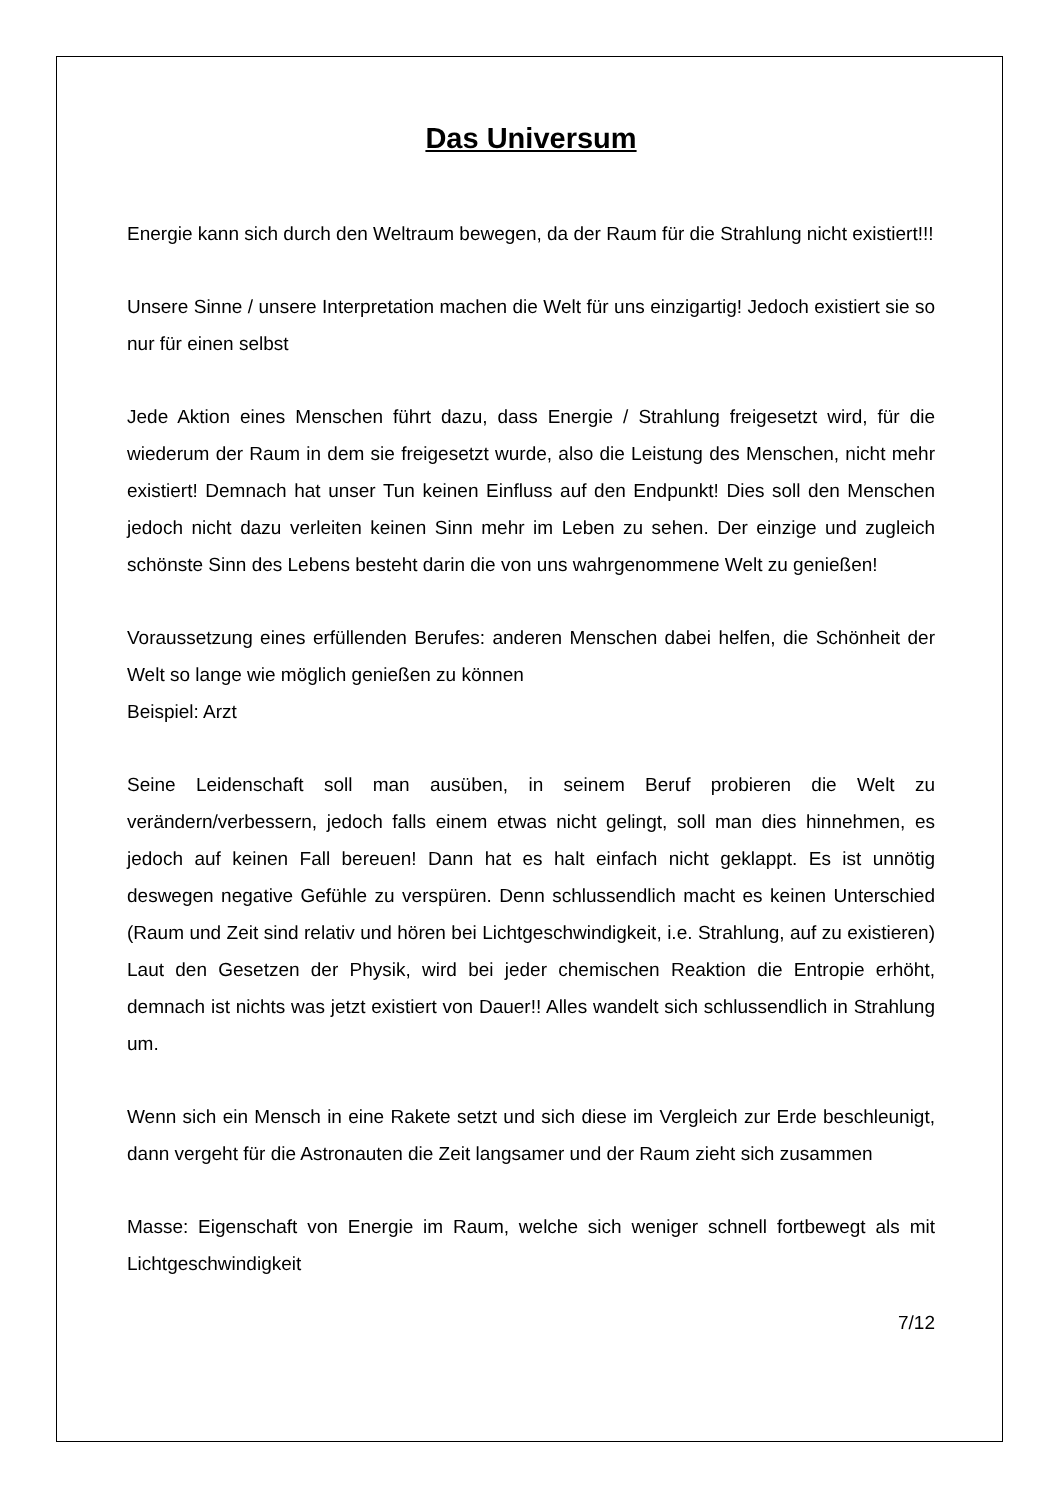Das Universum
Energie kann sich durch den Weltraum bewegen, da der Raum für die Strahlung nicht existiert!!!
Unsere Sinne / unsere Interpretation machen die Welt für uns einzigartig! Jedoch existiert sie so nur für einen selbst
Jede Aktion eines Menschen führt dazu, dass Energie / Strahlung freigesetzt wird, für die wiederum der Raum in dem sie freigesetzt wurde, also die Leistung des Menschen, nicht mehr existiert! Demnach hat unser Tun keinen Einfluss auf den Endpunkt! Dies soll den Menschen jedoch nicht dazu verleiten keinen Sinn mehr im Leben zu sehen. Der einzige und zugleich schönste Sinn des Lebens besteht darin die von uns wahrgenommene Welt zu genießen!
Voraussetzung eines erfüllenden Berufes: anderen Menschen dabei helfen, die Schönheit der Welt so lange wie möglich genießen zu können
Beispiel: Arzt
Seine Leidenschaft soll man ausüben, in seinem Beruf probieren die Welt zu verändern/verbessern, jedoch falls einem etwas nicht gelingt, soll man dies hinnehmen, es jedoch auf keinen Fall bereuen! Dann hat es halt einfach nicht geklappt. Es ist unnötig deswegen negative Gefühle zu verspüren. Denn schlussendlich macht es keinen Unterschied (Raum und Zeit sind relativ und hören bei Lichtgeschwindigkeit, i.e. Strahlung, auf zu existieren) Laut den Gesetzen der Physik, wird bei jeder chemischen Reaktion die Entropie erhöht, demnach ist nichts was jetzt existiert von Dauer!! Alles wandelt sich schlussendlich in Strahlung um.
Wenn sich ein Mensch in eine Rakete setzt und sich diese im Vergleich zur Erde beschleunigt, dann vergeht für die Astronauten die Zeit langsamer und der Raum zieht sich zusammen
Masse: Eigenschaft von Energie im Raum, welche sich weniger schnell fortbewegt als mit Lichtgeschwindigkeit
7/12